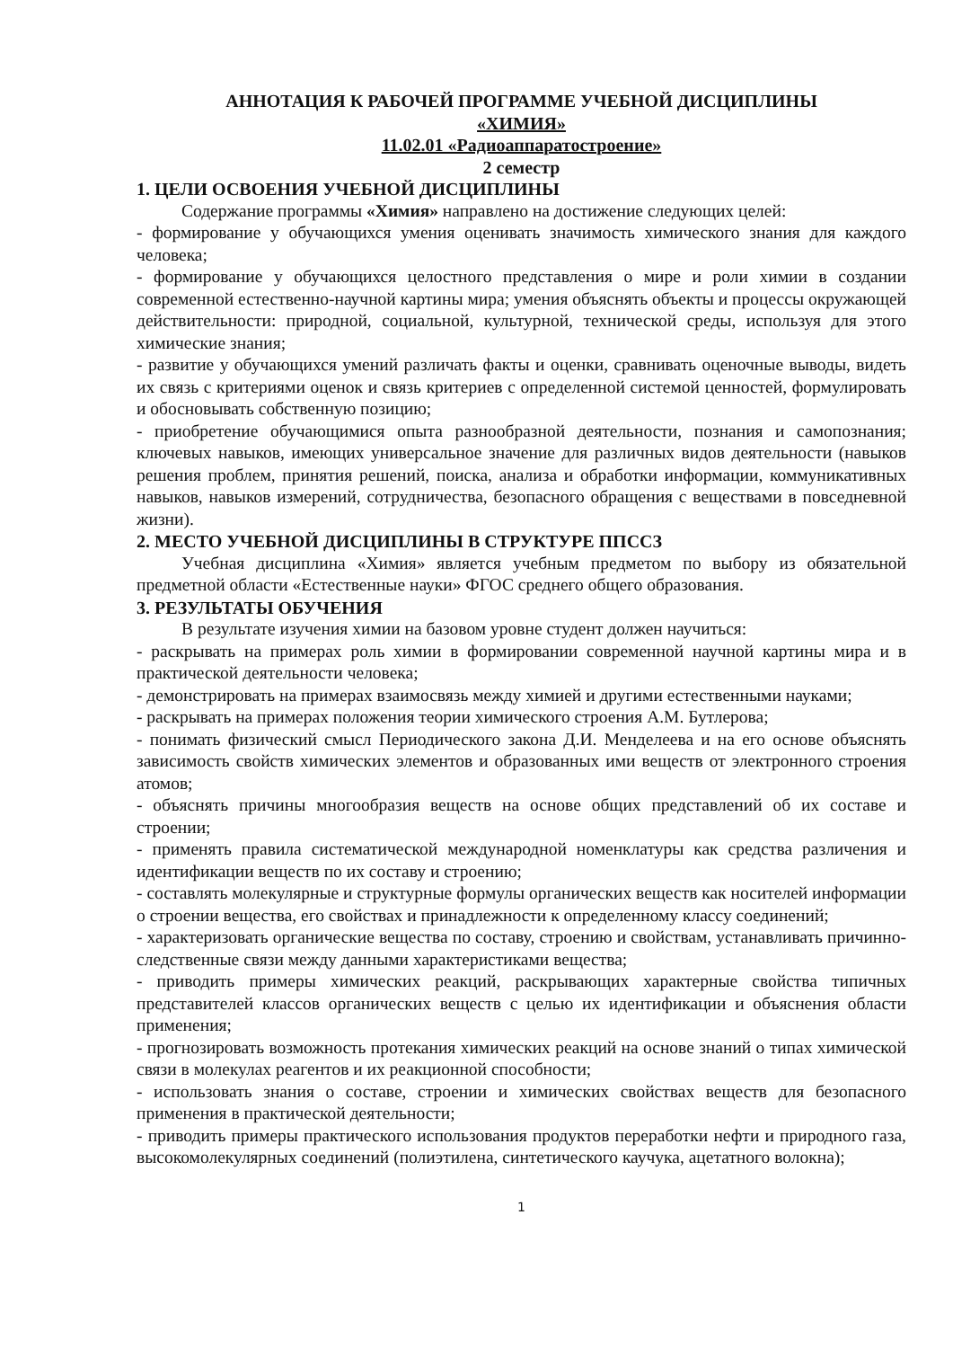АННОТАЦИЯ К РАБОЧЕЙ ПРОГРАММЕ УЧЕБНОЙ ДИСЦИПЛИНЫ
«ХИМИЯ»
11.02.01 «Радиоаппаратостроение»
2 семестр
1. ЦЕЛИ ОСВОЕНИЯ УЧЕБНОЙ ДИСЦИПЛИНЫ
Содержание программы «Химия» направлено на достижение следующих целей:
- формирование у обучающихся умения оценивать значимость химического знания для каждого человека;
- формирование у обучающихся целостного представления о мире и роли химии в создании современной естественно-научной картины мира; умения объяснять объекты и процессы окружающей действительности: природной, социальной, культурной, технической среды, используя для этого химические знания;
- развитие у обучающихся умений различать факты и оценки, сравнивать оценочные выводы, видеть их связь с критериями оценок и связь критериев с определенной системой ценностей, формулировать и обосновывать собственную позицию;
- приобретение обучающимися опыта разнообразной деятельности, познания и самопознания; ключевых навыков, имеющих универсальное значение для различных видов деятельности (навыков решения проблем, принятия решений, поиска, анализа и обработки информации, коммуникативных навыков, навыков измерений, сотрудничества, безопасного обращения с веществами в повседневной жизни).
2. МЕСТО УЧЕБНОЙ ДИСЦИПЛИНЫ В СТРУКТУРЕ ППССЗ
Учебная дисциплина «Химия» является учебным предметом по выбору из обязательной предметной области «Естественные науки» ФГОС среднего общего образования.
3. РЕЗУЛЬТАТЫ ОБУЧЕНИЯ
В результате изучения химии на базовом уровне студент должен научиться:
- раскрывать на примерах роль химии в формировании современной научной картины мира и в практической деятельности человека;
- демонстрировать на примерах взаимосвязь между химией и другими естественными науками;
- раскрывать на примерах положения теории химического строения А.М. Бутлерова;
- понимать физический смысл Периодического закона Д.И. Менделеева и на его основе объяснять зависимость свойств химических элементов и образованных ими веществ от электронного строения атомов;
- объяснять причины многообразия веществ на основе общих представлений об их составе и строении;
- применять правила систематической международной номенклатуры как средства различения и идентификации веществ по их составу и строению;
- составлять молекулярные и структурные формулы органических веществ как носителей информации о строении вещества, его свойствах и принадлежности к определенному классу соединений;
- характеризовать органические вещества по составу, строению и свойствам, устанавливать причинно-следственные связи между данными характеристиками вещества;
- приводить примеры химических реакций, раскрывающих характерные свойства типичных представителей классов органических веществ с целью их идентификации и объяснения области применения;
- прогнозировать возможность протекания химических реакций на основе знаний о типах химической связи в молекулах реагентов и их реакционной способности;
- использовать знания о составе, строении и химических свойствах веществ для безопасного применения в практической деятельности;
- приводить примеры практического использования продуктов переработки нефти и природного газа, высокомолекулярных соединений (полиэтилена, синтетического каучука, ацетатного волокна);
1